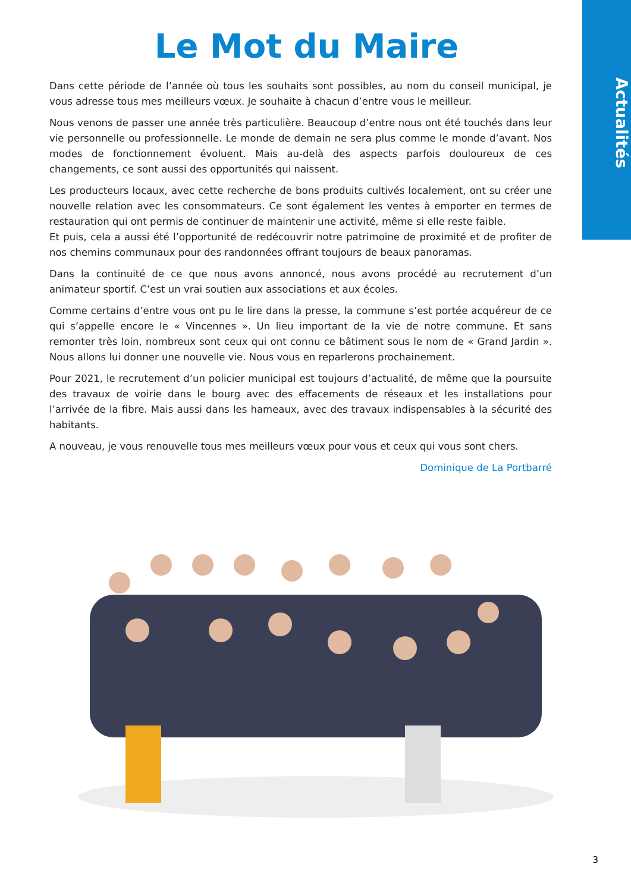Actualités
Le Mot du Maire
Dans cette période de l’année où tous les souhaits sont possibles, au nom du conseil municipal, je vous adresse tous mes meilleurs vœux. Je souhaite à chacun d’entre vous le meilleur.
Nous venons de passer une année très particulière. Beaucoup d’entre nous ont été touchés dans leur vie personnelle ou professionnelle. Le monde de demain ne sera plus comme le monde d’avant. Nos modes de fonctionnement évoluent. Mais au-delà des aspects parfois douloureux de ces changements, ce sont aussi des opportunités qui naissent.
Les producteurs locaux, avec cette recherche de bons produits cultivés localement, ont su créer une nouvelle relation avec les consommateurs. Ce sont également les ventes à emporter en termes de restauration qui ont permis de continuer de maintenir une activité, même si elle reste faible.
Et puis, cela a aussi été l’opportunité de redécouvrir notre patrimoine de proximité et de profiter de nos chemins communaux pour des randonnées offrant toujours de beaux panoramas.
Dans la continuité de ce que nous avons annoncé, nous avons procédé au recrutement d’un animateur sportif. C’est un vrai soutien aux associations et aux écoles.
Comme certains d’entre vous ont pu le lire dans la presse, la commune s’est portée acquéreur de ce qui s’appelle encore le « Vincennes ». Un lieu important de la vie de notre commune. Et sans remonter très loin, nombreux sont ceux qui ont connu ce bâtiment sous le nom de « Grand Jardin ». Nous allons lui donner une nouvelle vie. Nous vous en reparlerons prochainement.
Pour 2021, le recrutement d’un policier municipal est toujours d’actualité, de même que la poursuite des travaux de voirie dans le bourg avec des effacements de réseaux et les installations pour l’arrivée de la fibre. Mais aussi dans les hameaux, avec des travaux indispensables à la sécurité des habitants.
A nouveau, je vous renouvelle tous mes meilleurs vœux pour vous et ceux qui vous sont chers.
Dominique de La Portbarré
3